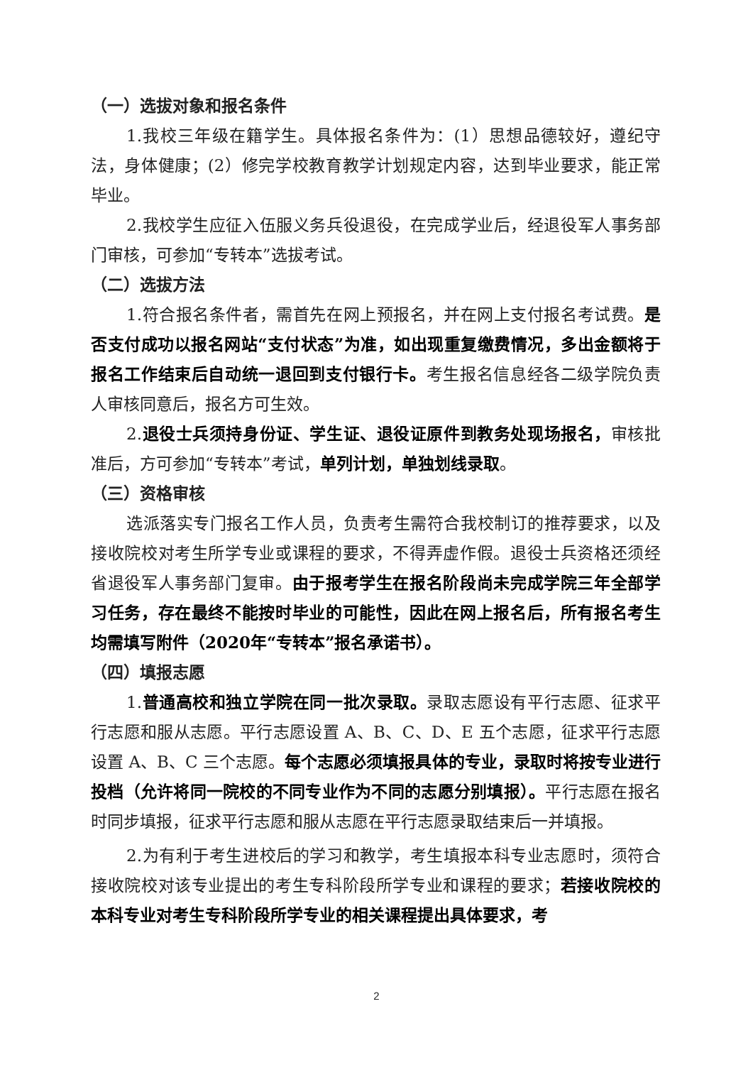（一）选拔对象和报名条件
1.我校三年级在籍学生。具体报名条件为：(1）思想品德较好，遵纪守法，身体健康；(2）修完学校教育教学计划规定内容，达到毕业要求，能正常毕业。
2.我校学生应征入伍服义务兵役退役，在完成学业后，经退役军人事务部门审核，可参加“专转本”选拔考试。
（二）选拔方法
1.符合报名条件者，需首先在网上预报名，并在网上支付报名考试费。是否支付成功以报名网站“支付状态”为准，如出现重复缴费情况，多出金额将于报名工作结束后自动统一退回到支付银行卡。考生报名信息经各二级学院负责人审核同意后，报名方可生效。
2.退役士兵须持身份证、学生证、退役证原件到教务处现场报名，审核批准后，方可参加“专转本”考试，单列计划，单独划线录取。
（三）资格审核
选派落实专门报名工作人员，负责考生需符合我校制订的推荐要求，以及接收院校对考生所学专业或课程的要求，不得弄虚作假。退役士兵资格还须经省退役军人事务部门复审。由于报考学生在报名阶段尚未完成学院三年全部学习任务，存在最终不能按时毕业的可能性，因此在网上报名后，所有报名考生均需填写附件（2020年“专转本”报名承诺书）。
（四）填报志愿
1.普通高校和独立学院在同一批次录取。录取志愿设有平行志愿、征求平行志愿和服从志愿。平行志愿设置 A、B、C、D、E 五个志愿，征求平行志愿设置 A、B、C 三个志愿。每个志愿必须填报具体的专业，录取时将按专业进行投档（允许将同一院校的不同专业作为不同的志愿分别填报）。平行志愿在报名时同步填报，征求平行志愿和服从志愿在平行志愿录取结束后一并填报。
2.为有利于考生进校后的学习和教学，考生填报本科专业志愿时，须符合接收院校对该专业提出的考生专科阶段所学专业和课程的要求；若接收院校的本科专业对考生专科阶段所学专业的相关课程提出具体要求，考
2